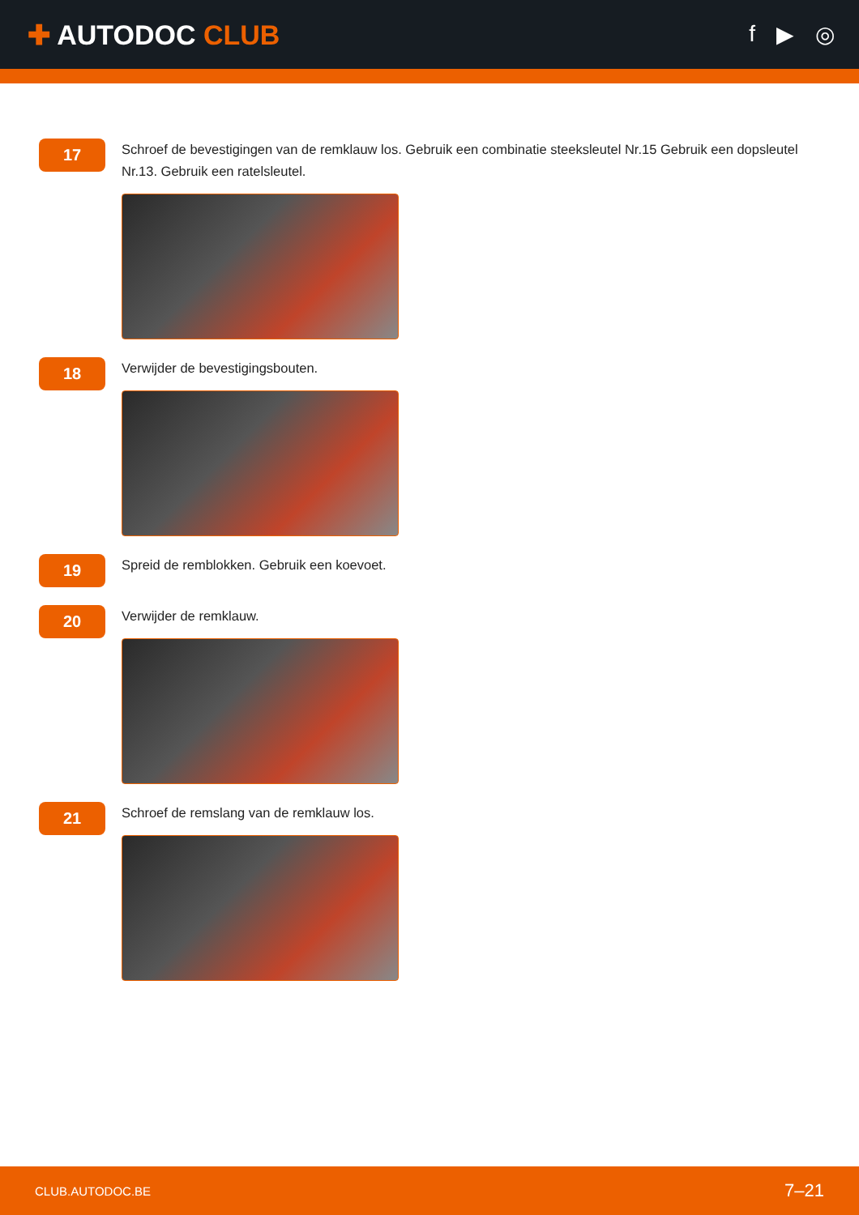✚ AUTODOC CLUB
f ▶ ◎
17
Schroef de bevestigingen van de remklauw los. Gebruik een combinatie steeksleutel Nr.15 Gebruik een dopsleutel Nr.13. Gebruik een ratelsleutel.
18
Verwijder de bevestigingsbouten.
19
Spreid de remblokken. Gebruik een koevoet.
20
Verwijder de remklauw.
21
Schroef de remslang van de remklauw los.
CLUB.AUTODOC.BE 7–21